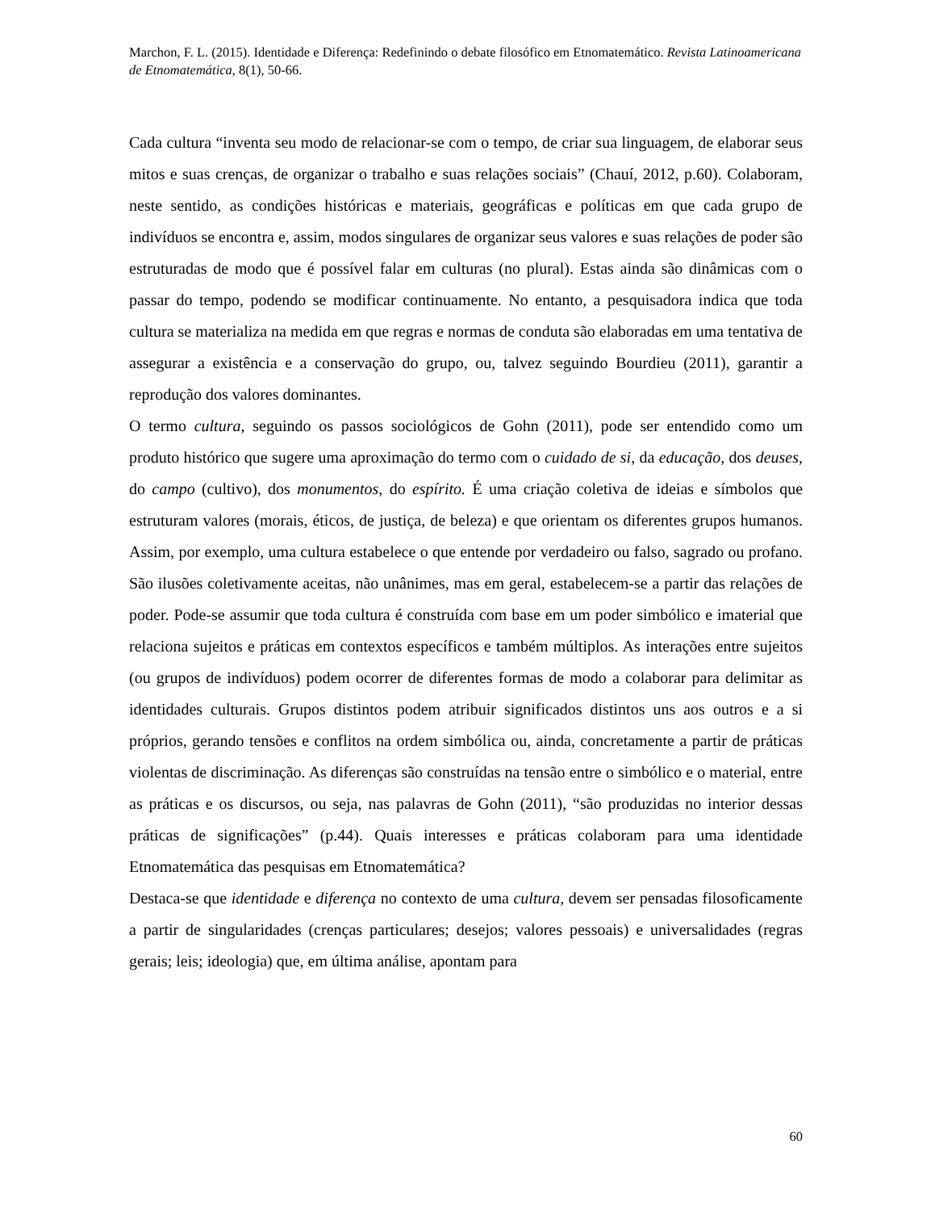Marchon, F. L. (2015). Identidade e Diferença: Redefinindo o debate filosófico em Etnomatemático. Revista Latinoamericana de Etnomatemática, 8(1), 50-66.
Cada cultura “inventa seu modo de relacionar-se com o tempo, de criar sua linguagem, de elaborar seus mitos e suas crenças, de organizar o trabalho e suas relações sociais” (Chauí, 2012, p.60). Colaboram, neste sentido, as condições históricas e materiais, geográficas e políticas em que cada grupo de indivíduos se encontra e, assim, modos singulares de organizar seus valores e suas relações de poder são estruturadas de modo que é possível falar em culturas (no plural). Estas ainda são dinâmicas com o passar do tempo, podendo se modificar continuamente. No entanto, a pesquisadora indica que toda cultura se materializa na medida em que regras e normas de conduta são elaboradas em uma tentativa de assegurar a existência e a conservação do grupo, ou, talvez seguindo Bourdieu (2011), garantir a reprodução dos valores dominantes.
O termo cultura, seguindo os passos sociológicos de Gohn (2011), pode ser entendido como um produto histórico que sugere uma aproximação do termo com o cuidado de si, da educação, dos deuses, do campo (cultivo), dos monumentos, do espírito. É uma criação coletiva de ideias e símbolos que estruturam valores (morais, éticos, de justiça, de beleza) e que orientam os diferentes grupos humanos. Assim, por exemplo, uma cultura estabelece o que entende por verdadeiro ou falso, sagrado ou profano. São ilusões coletivamente aceitas, não unânimes, mas em geral, estabelecem-se a partir das relações de poder. Pode-se assumir que toda cultura é construída com base em um poder simbólico e imaterial que relaciona sujeitos e práticas em contextos específicos e também múltiplos. As interações entre sujeitos (ou grupos de indivíduos) podem ocorrer de diferentes formas de modo a colaborar para delimitar as identidades culturais. Grupos distintos podem atribuir significados distintos uns aos outros e a si próprios, gerando tensões e conflitos na ordem simbólica ou, ainda, concretamente a partir de práticas violentas de discriminação. As diferenças são construídas na tensão entre o simbólico e o material, entre as práticas e os discursos, ou seja, nas palavras de Gohn (2011), “são produzidas no interior dessas práticas de significações” (p.44). Quais interesses e práticas colaboram para uma identidade Etnomatemática das pesquisas em Etnomatemática?
Destaca-se que identidade e diferença no contexto de uma cultura, devem ser pensadas filosoficamente a partir de singularidades (crenças particulares; desejos; valores pessoais) e universalidades (regras gerais; leis; ideologia) que, em última análise, apontam para
60